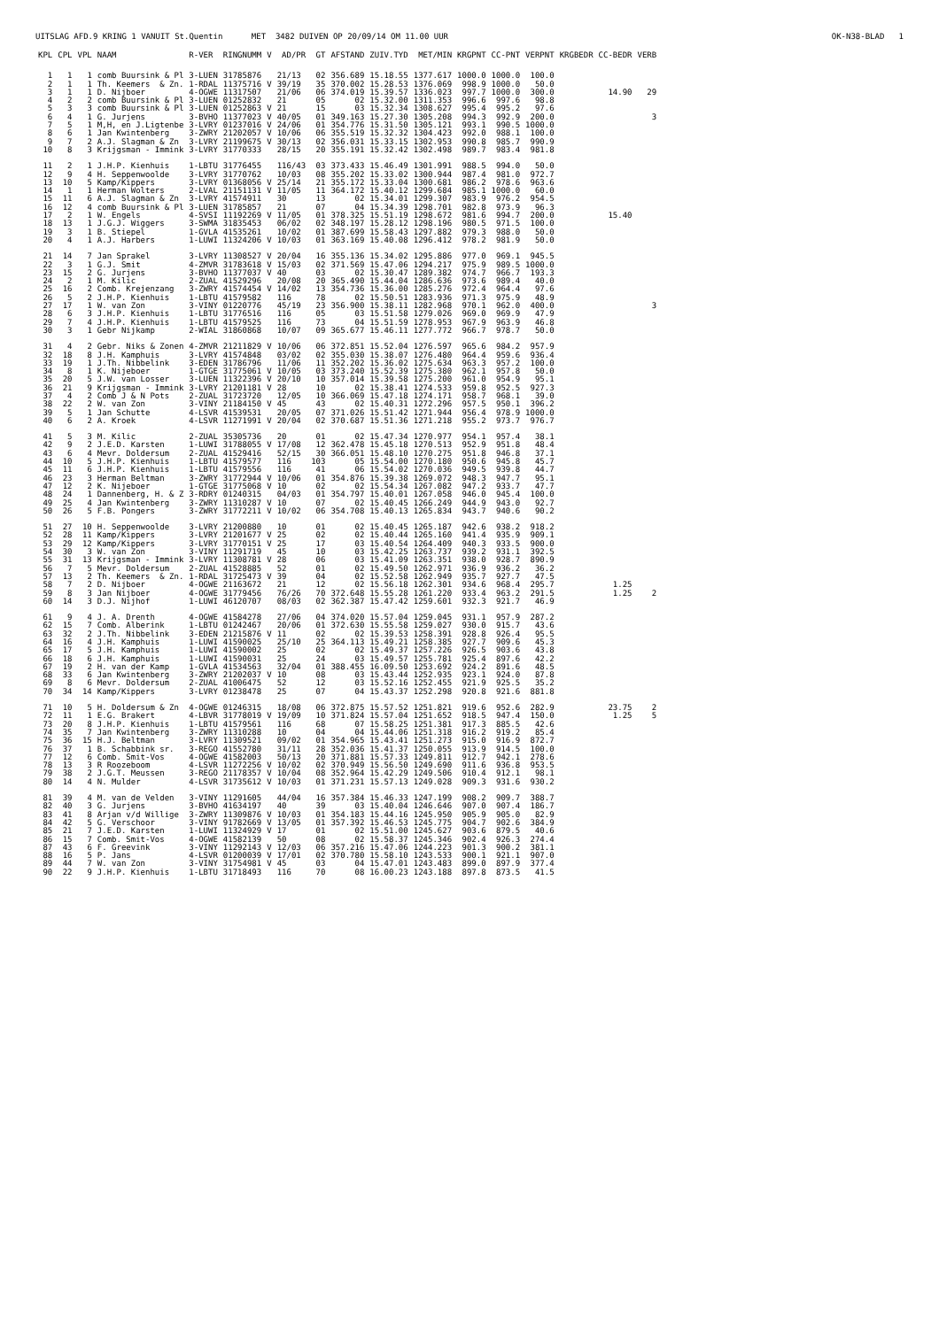UITSLAG AFD.9 KRING 1 VANUIT St.Quentin MET 3482 DUIVEN OP 20/09/14 OM 11.00 UUR OK-N38-BLAD 1
| KPL | CPL | VPL | NAAM | R-VER | RINGNUMM | V | AD/PR | GT | AFSTAND | ZUIV.TYD | MET/MIN | KRGPNT | CC-PNT | VERPNT | KRGBEDR | CC-BEDR | VERB |
| --- | --- | --- | --- | --- | --- | --- | --- | --- | --- | --- | --- | --- | --- | --- | --- | --- | --- |
| 1 | 1 | 1 | comb Buursink & Pl | 3-LUEN | 31785876 | | 21/13 | 02 | 356.689 | 15.18.55 | 1377.617 | 1000.0 | 1000.0 | 100.0 | | | |
| 2 | 1 | 1 | Th. Keemers & Zn. | 1-RDAL | 11375716 | V | 39/19 | 35 | 370.002 | 15.28.53 | 1376.069 | 998.9 | 1000.0 | 50.0 | | | |
| 3 | 1 | 1 | D. Nijboer | 4-OGWE | 11317507 | | 21/06 | 06 | 374.019 | 15.39.57 | 1336.023 | 997.7 | 1000.0 | 300.0 | | 14.90 | 29 |
| 4 | 2 | 2 | comb Buursink & Pl | 3-LUEN | 01252832 | | 21 | 05 | 02 | 15.32.00 | 1311.353 | 996.6 | 997.6 | 98.8 | | | |
| 5 | 3 | 3 | comb Buursink & Pl | 3-LUEN | 01252863 | V | 21 | 15 | 03 | 15.32.34 | 1308.627 | 995.4 | 995.2 | 97.6 | | | |
| 6 | 4 | 1 | G. Jurjens | 3-BVHO | 11377023 | V | 40/05 | 01 | 349.163 | 15.27.30 | 1305.208 | 994.3 | 992.9 | 200.0 | | | 3 |
| 7 | 5 | 1 | M,H, en J.Ligtenbe | 3-LVRY | 01237016 | V | 24/06 | 01 | 354.776 | 15.31.50 | 1305.121 | 993.1 | 990.5 | 1000.0 | | | |
| 8 | 6 | 1 | Jan Kwintenberg | 3-ZWRY | 21202057 | V | 10/06 | 06 | 355.519 | 15.32.32 | 1304.423 | 992.0 | 988.1 | 100.0 | | | |
| 9 | 7 | 2 | A.J. Slagman & Zn | 3-LVRY | 21199675 | V | 30/13 | 02 | 356.031 | 15.33.15 | 1302.953 | 990.8 | 985.7 | 990.9 | | | |
| 10 | 8 | 3 | Krijgsman - Immink | 3-LVRY | 31770333 | | 28/15 | 20 | 355.191 | 15.32.42 | 1302.498 | 989.7 | 983.4 | 981.8 | | | |
| 11 | 2 | 1 | J.H.P. Kienhuis | 1-LBTU | 31776455 | | 116/43 | 03 | 373.433 | 15.46.49 | 1301.991 | 988.5 | 994.0 | 50.0 | | | |
| 12 | 9 | 4 | H. Seppenwoolde | 3-LVRY | 31770762 | | 10/03 | 08 | 355.202 | 15.33.02 | 1300.944 | 987.4 | 981.0 | 972.7 | | | |
| 13 | 10 | 5 | Kamp/Kippers | 3-LVRY | 01368056 | V | 25/14 | 21 | 355.172 | 15.33.04 | 1300.681 | 986.2 | 978.6 | 963.6 | | | |
| 14 | 1 | 1 | Herman Wolters | 2-LVAL | 21151131 | V | 11/05 | 11 | 364.172 | 15.40.12 | 1299.684 | 985.1 | 1000.0 | 60.0 | | | |
| 15 | 11 | 6 | A.J. Slagman & Zn | 3-LVRY | 41574911 | | 30 | 13 | 02 | 15.34.01 | 1299.307 | 983.9 | 976.2 | 954.5 | | | |
| 16 | 12 | 4 | comb Buursink & Pl | 3-LUEN | 31785857 | | 21 | 07 | 04 | 15.34.39 | 1298.701 | 982.8 | 973.9 | 96.3 | | | |
| 17 | 2 | 1 | W. Engels | 4-SVSI | 11192269 | V | 11/05 | 01 | 378.325 | 15.51.19 | 1298.672 | 981.6 | 994.7 | 200.0 | | 15.40 | |
| 18 | 13 | 1 | J.G.J. Wiggers | 3-SWMA | 31835453 | | 06/02 | 02 | 348.197 | 15.28.12 | 1298.196 | 980.5 | 971.5 | 100.0 | | | |
| 19 | 3 | 1 | B. Stiepel | 1-GVLA | 41535261 | | 10/02 | 01 | 387.699 | 15.58.43 | 1297.882 | 979.3 | 988.0 | 50.0 | | | |
| 20 | 4 | 1 | A.J. Harbers | 1-LUWI | 11324206 | V | 10/03 | 01 | 363.169 | 15.40.08 | 1296.412 | 978.2 | 981.9 | 50.0 | | | |
| 21 | 14 | 7 | Jan Sprakel | 3-LVRY | 11308527 | V | 20/04 | 16 | 355.136 | 15.34.02 | 1295.886 | 977.0 | 969.1 | 945.5 | | | |
| 22 | 3 | 1 | G.J. Smit | 4-ZMVR | 31783618 | V | 15/03 | 02 | 371.569 | 15.47.06 | 1294.217 | 975.9 | 989.5 | 1000.0 | | | |
| 23 | 15 | 2 | G. Jurjens | 3-BVHO | 11377037 | V | 40 | 03 | 02 | 15.30.47 | 1289.382 | 974.7 | 966.7 | 193.3 | | | |
| 24 | 2 | 1 | M. Kilic | 2-ZUAL | 41529296 | | 20/08 | 20 | 365.490 | 15.44.04 | 1286.636 | 973.6 | 989.4 | 40.0 | | | |
| 25 | 16 | 2 | Comb. Krejenzang | 3-ZWRY | 41574454 | V | 14/02 | 13 | 354.736 | 15.36.00 | 1285.276 | 972.4 | 964.4 | 97.6 | | | |
| 26 | 5 | 2 | J.H.P. Kienhuis | 1-LBTU | 41579582 | | 116 | 78 | 02 | 15.50.51 | 1283.936 | 971.3 | 975.9 | 48.9 | | | |
| 27 | 17 | 1 | W. van Zon | 3-VINY | 01220776 | | 45/19 | 23 | 356.900 | 15.38.11 | 1282.968 | 970.1 | 962.0 | 400.0 | | | 3 |
| 28 | 6 | 3 | J.H.P. Kienhuis | 1-LBTU | 31776516 | | 116 | 05 | 03 | 15.51.58 | 1279.026 | 969.0 | 969.9 | 47.9 | | | |
| 29 | 7 | 4 | J.H.P. Kienhuis | 1-LBTU | 41579525 | | 116 | 73 | 04 | 15.51.59 | 1278.953 | 967.9 | 963.9 | 46.8 | | | |
| 30 | 3 | 1 | Gebr Nijkamp | 2-WIAL | 31860868 | | 10/07 | 09 | 365.677 | 15.46.11 | 1277.772 | 966.7 | 978.7 | 50.0 | | | |
| 31 | 4 | 2 | Gebr. Niks & Zonen | 4-ZMVR | 21211829 | V | 10/06 | 06 | 372.851 | 15.52.04 | 1276.597 | 965.6 | 984.2 | 957.9 | | | |
| 32 | 18 | 8 | J.H. Kamphuis | 3-LVRY | 41574848 | | 03/02 | 02 | 355.030 | 15.38.07 | 1276.480 | 964.4 | 959.6 | 936.4 | | | |
| 33 | 19 | 1 | J.Th. Nibbelink | 3-EDEN | 31786796 | | 11/06 | 11 | 352.202 | 15.36.02 | 1275.634 | 963.3 | 957.2 | 100.0 | | | |
| 34 | 8 | 1 | K. Nijeboer | 1-GTGE | 31775061 | V | 10/05 | 03 | 373.240 | 15.52.39 | 1275.380 | 962.1 | 957.8 | 50.0 | | | |
| 35 | 20 | 5 | J.W. van Losser | 3-LUEN | 11322396 | V | 20/10 | 10 | 357.014 | 15.39.58 | 1275.200 | 961.0 | 954.9 | 95.1 | | | |
| 36 | 21 | 9 | Krijgsman - Immink | 3-LVRY | 21201181 | V | 28 | 10 | 02 | 15.38.41 | 1274.533 | 959.8 | 952.5 | 927.3 | | | |
| 37 | 4 | 2 | Comb J & N Pots | 2-ZUAL | 31723720 | | 12/05 | 10 | 366.069 | 15.47.18 | 1274.171 | 958.7 | 968.1 | 39.0 | | | |
| 38 | 22 | 2 | W. van Zon | 3-VINY | 21184150 | V | 45 | 43 | 02 | 15.40.31 | 1272.296 | 957.5 | 950.1 | 396.2 | | | |
| 39 | 5 | 1 | Jan Schutte | 4-LSVR | 41539531 | | 20/05 | 07 | 371.026 | 15.51.42 | 1271.944 | 956.4 | 978.9 | 1000.0 | | | |
| 40 | 6 | 2 | A. Kroek | 4-LSVR | 11271991 | V | 20/04 | 02 | 370.687 | 15.51.36 | 1271.218 | 955.2 | 973.7 | 976.7 | | | |
| 41 | 5 | 3 | M. Kilic | 2-ZUAL | 35305736 | | 20 | 01 | 02 | 15.47.34 | 1270.977 | 954.1 | 957.4 | 38.1 | | | |
| 42 | 9 | 2 | J.E.D. Karsten | 1-LUWI | 31788055 | V | 17/08 | 12 | 362.478 | 15.45.18 | 1270.513 | 952.9 | 951.8 | 48.4 | | | |
| 43 | 6 | 4 | Mevr. Doldersum | 2-ZUAL | 41529416 | | 52/15 | 30 | 366.051 | 15.48.10 | 1270.275 | 951.8 | 946.8 | 37.1 | | | |
| 44 | 10 | 5 | J.H.P. Kienhuis | 1-LBTU | 41579577 | | 116 | 103 | 05 | 15.54.00 | 1270.180 | 950.6 | 945.8 | 45.7 | | | |
| 45 | 11 | 6 | J.H.P. Kienhuis | 1-LBTU | 41579556 | | 116 | 41 | 06 | 15.54.02 | 1270.036 | 949.5 | 939.8 | 44.7 | | | |
| 46 | 23 | 3 | Herman Beltman | 3-ZWRY | 31772944 | V | 10/06 | 01 | 354.876 | 15.39.38 | 1269.072 | 948.3 | 947.7 | 95.1 | | | |
| 47 | 12 | 2 | K. Nijeboer | 1-GTGE | 31775068 | V | 10 | 02 | 02 | 15.54.34 | 1267.082 | 947.2 | 933.7 | 47.7 | | | |
| 48 | 24 | 1 | Dannenberg, H. & Z | 3-RDRY | 01240315 | | 04/03 | 01 | 354.797 | 15.40.01 | 1267.058 | 946.0 | 945.4 | 100.0 | | | |
| 49 | 25 | 4 | Jan Kwintenberg | 3-ZWRY | 11310287 | V | 10 | 07 | 02 | 15.40.45 | 1266.249 | 944.9 | 943.0 | 92.7 | | | |
| 50 | 26 | 5 | F.B. Pongers | 3-ZWRY | 31772211 | V | 10/02 | 06 | 354.708 | 15.40.13 | 1265.834 | 943.7 | 940.6 | 90.2 | | | |
| 51 | 27 | 10 | H. Seppenwoolde | 3-LVRY | 21200880 | | 10 | 01 | 02 | 15.40.45 | 1265.187 | 942.6 | 938.2 | 918.2 | | | |
| 52 | 28 | 11 | Kamp/Kippers | 3-LVRY | 21201677 | V | 25 | 02 | 02 | 15.40.44 | 1265.160 | 941.4 | 935.9 | 909.1 | | | |
| 53 | 29 | 12 | Kamp/Kippers | 3-LVRY | 31770151 | V | 25 | 17 | 03 | 15.40.54 | 1264.409 | 940.3 | 933.5 | 900.0 | | | |
| 54 | 30 | 3 | W. van Zon | 3-VINY | 11291719 | | 45 | 10 | 03 | 15.42.25 | 1263.737 | 939.2 | 931.1 | 392.5 | | | |
| 55 | 31 | 13 | Krijgsman - Immink | 3-LVRY | 11308781 | V | 28 | 06 | 03 | 15.41.09 | 1263.351 | 938.0 | 928.7 | 890.9 | | | |
| 56 | 7 | 5 | Mevr. Doldersum | 2-ZUAL | 41528885 | | 52 | 01 | 02 | 15.49.50 | 1262.971 | 936.9 | 936.2 | 36.2 | | | |
| 57 | 13 | 2 | Th. Keemers & Zn. | 1-RDAL | 31725473 | V | 39 | 04 | 02 | 15.52.58 | 1262.949 | 935.7 | 927.7 | 47.5 | | | |
| 58 | 7 | 2 | D. Nijboer | 4-OGWE | 21163672 | | 21 | 12 | 02 | 15.56.18 | 1262.301 | 934.6 | 968.4 | 295.7 | | 1.25 | |
| 59 | 8 | 3 | Jan Nijboer | 4-OGWE | 31779456 | | 76/26 | 70 | 372.648 | 15.55.28 | 1261.220 | 933.4 | 963.2 | 291.5 | | 1.25 | 2 |
| 60 | 14 | 3 | D.J. Nijhof | 1-LUWI | 46120707 | | 08/03 | 02 | 362.387 | 15.47.42 | 1259.601 | 932.3 | 921.7 | 46.9 | | | |
| 61 | 9 | 4 | J. A. Drenth | 4-OGWE | 41584278 | | 27/06 | 04 | 374.020 | 15.57.04 | 1259.045 | 931.1 | 957.9 | 287.2 | | | |
| 62 | 15 | 7 | Comb. Alberink | 1-LBTU | 01242467 | | 20/06 | 01 | 372.630 | 15.55.58 | 1259.027 | 930.0 | 915.7 | 43.6 | | | |
| 63 | 32 | 2 | J.Th. Nibbelink | 3-EDEN | 21215876 | V | 11 | 02 | 02 | 15.39.53 | 1258.391 | 928.8 | 926.4 | 95.5 | | | |
| 64 | 16 | 4 | J.H. Kamphuis | 1-LUWI | 41590025 | | 25/10 | 25 | 364.113 | 15.49.21 | 1258.385 | 927.7 | 909.6 | 45.3 | | | |
| 65 | 17 | 5 | J.H. Kamphuis | 1-LUWI | 41590002 | | 25 | 02 | 02 | 15.49.37 | 1257.226 | 926.5 | 903.6 | 43.8 | | | |
| 66 | 18 | 6 | J.H. Kamphuis | 1-LUWI | 41590031 | | 25 | 24 | 03 | 15.49.57 | 1255.781 | 925.4 | 897.6 | 42.2 | | | |
| 67 | 19 | 2 | H. van der Kamp | 1-GVLA | 41534563 | | 32/04 | 01 | 388.455 | 16.09.50 | 1253.692 | 924.2 | 891.6 | 48.5 | | | |
| 68 | 33 | 6 | Jan Kwintenberg | 3-ZWRY | 21202037 | V | 10 | 08 | 03 | 15.43.44 | 1252.935 | 923.1 | 924.0 | 87.8 | | | |
| 69 | 8 | 6 | Mevr. Doldersum | 2-ZUAL | 41006475 | | 52 | 12 | 03 | 15.52.16 | 1252.455 | 921.9 | 925.5 | 35.2 | | | |
| 70 | 34 | 14 | Kamp/Kippers | 3-LVRY | 01238478 | | 25 | 07 | 04 | 15.43.37 | 1252.298 | 920.8 | 921.6 | 881.8 | | | |
| 71 | 10 | 5 | H. Doldersum & Zn | 4-OGWE | 01246315 | | 18/08 | 06 | 372.875 | 15.57.52 | 1251.821 | 919.6 | 952.6 | 282.9 | | 23.75 | 2 |
| 72 | 11 | 1 | E.G. Brakert | 4-LBVR | 31778019 | V | 19/09 | 10 | 371.824 | 15.57.04 | 1251.652 | 918.5 | 947.4 | 150.0 | | 1.25 | 5 |
| 73 | 20 | 8 | J.H.P. Kienhuis | 1-LBTU | 41579561 | | 116 | 68 | 07 | 15.58.25 | 1251.381 | 917.3 | 885.5 | 42.6 | | | |
| 74 | 35 | 7 | Jan Kwintenberg | 3-ZWRY | 11310288 | | 10 | 04 | 04 | 15.44.06 | 1251.318 | 916.2 | 919.2 | 85.4 | | | |
| 75 | 36 | 15 | H.J. Beltman | 3-LVRY | 11309521 | | 09/02 | 01 | 354.965 | 15.43.41 | 1251.273 | 915.0 | 916.9 | 872.7 | | | |
| 76 | 37 | 1 | B. Schabbink sr. | 3-REGO | 41552780 | | 31/11 | 28 | 352.036 | 15.41.37 | 1250.055 | 913.9 | 914.5 | 100.0 | | | |
| 77 | 12 | 6 | Comb. Smit-Vos | 4-OGWE | 41582003 | | 50/13 | 20 | 371.881 | 15.57.33 | 1249.811 | 912.7 | 942.1 | 278.6 | | | |
| 78 | 13 | 3 | R Roozeboom | 4-LSVR | 11272256 | V | 10/02 | 02 | 370.949 | 15.56.50 | 1249.690 | 911.6 | 936.8 | 953.5 | | | |
| 79 | 38 | 2 | J.G.T. Meussen | 3-REGO | 21178357 | V | 10/04 | 08 | 352.964 | 15.42.29 | 1249.506 | 910.4 | 912.1 | 98.1 | | | |
| 80 | 14 | 4 | N. Mulder | 4-LSVR | 31735612 | V | 10/03 | 01 | 371.231 | 15.57.13 | 1249.028 | 909.3 | 931.6 | 930.2 | | | |
| 81 | 39 | 4 | M. van de Velden | 3-VINY | 11291605 | | 44/04 | 16 | 357.384 | 15.46.33 | 1247.199 | 908.2 | 909.7 | 388.7 | | | |
| 82 | 40 | 3 | G. Jurjens | 3-BVHO | 41634197 | | 40 | 39 | 03 | 15.40.04 | 1246.646 | 907.0 | 907.4 | 186.7 | | | |
| 83 | 41 | 8 | Arjan v/d Willige | 3-ZWRY | 11309876 | V | 10/03 | 01 | 354.183 | 15.44.16 | 1245.950 | 905.9 | 905.0 | 82.9 | | | |
| 84 | 42 | 5 | G. Verschoor | 3-VINY | 91782669 | V | 13/05 | 01 | 357.392 | 15.46.53 | 1245.775 | 904.7 | 902.6 | 384.9 | | | |
| 85 | 21 | 7 | J.E.D. Karsten | 1-LUWI | 11324929 | V | 17 | 01 | 02 | 15.51.00 | 1245.627 | 903.6 | 879.5 | 40.6 | | | |
| 86 | 15 | 7 | Comb. Smit-Vos | 4-OGWE | 41582139 | | 50 | 08 | 02 | 15.58.37 | 1245.346 | 902.4 | 926.3 | 274.4 | | | |
| 87 | 43 | 6 | F. Greevink | 3-VINY | 11292143 | V | 12/03 | 06 | 357.216 | 15.47.06 | 1244.223 | 901.3 | 900.2 | 381.1 | | | |
| 88 | 16 | 5 | P. Jans | 4-LSVR | 01200039 | V | 17/01 | 02 | 370.780 | 15.58.10 | 1243.533 | 900.1 | 921.1 | 907.0 | | | |
| 89 | 44 | 7 | W. van Zon | 3-VINY | 31754981 | V | 45 | 03 | 04 | 15.47.01 | 1243.483 | 899.0 | 897.9 | 377.4 | | | |
| 90 | 22 | 9 | J.H.P. Kienhuis | 1-LBTU | 31718493 | | 116 | 70 | 08 | 16.00.23 | 1243.188 | 897.8 | 873.5 | 41.5 | | | |